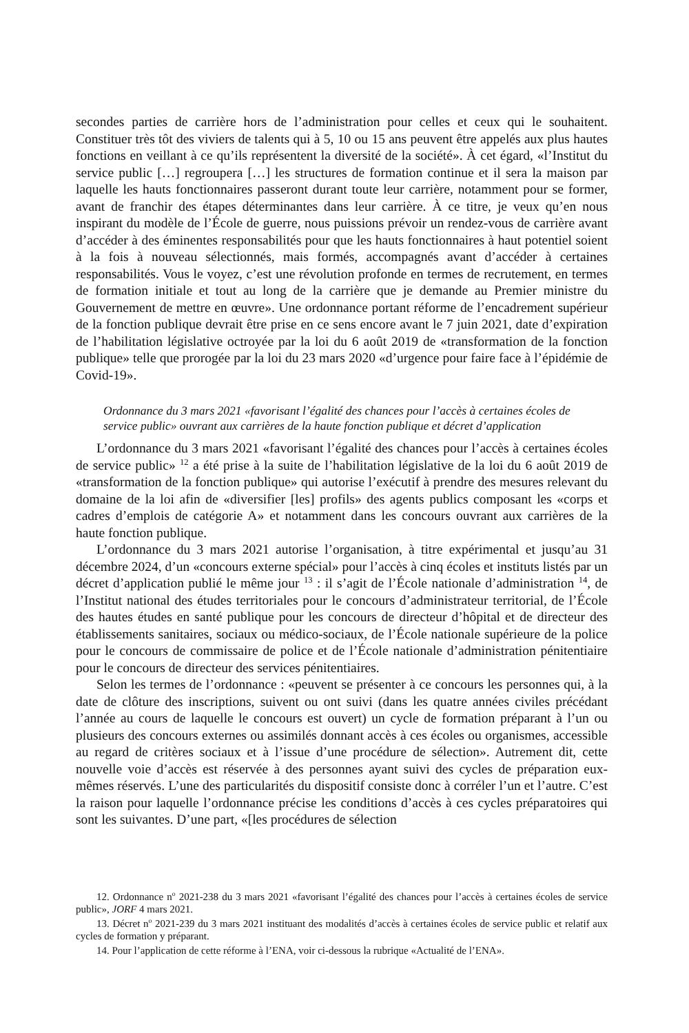secondes parties de carrière hors de l’administration pour celles et ceux qui le souhaitent. Constituer très tôt des viviers de talents qui à 5, 10 ou 15 ans peuvent être appelés aux plus hautes fonctions en veillant à ce qu’ils représentent la diversité de la société». À cet égard, «l’Institut du service public […] regroupera […] les structures de formation continue et il sera la maison par laquelle les hauts fonctionnaires passeront durant toute leur carrière, notamment pour se former, avant de franchir des étapes déterminantes dans leur carrière. À ce titre, je veux qu’en nous inspirant du modèle de l’École de guerre, nous puissions prévoir un rendez-vous de carrière avant d’accéder à des éminentes responsabilités pour que les hauts fonctionnaires à haut potentiel soient à la fois à nouveau sélectionnés, mais formés, accompagnés avant d’accéder à certaines responsabilités. Vous le voyez, c’est une révolution profonde en termes de recrutement, en termes de formation initiale et tout au long de la carrière que je demande au Premier ministre du Gouvernement de mettre en œuvre». Une ordonnance portant réforme de l’encadrement supérieur de la fonction publique devrait être prise en ce sens encore avant le 7 juin 2021, date d’expiration de l’habilitation législative octroyée par la loi du 6 août 2019 de «transformation de la fonction publique» telle que prorogée par la loi du 23 mars 2020 «d’urgence pour faire face à l’épidémie de Covid-19».
Ordonnance du 3 mars 2021 «favorisant l’égalité des chances pour l’accès à certaines écoles de service public» ouvrant aux carrières de la haute fonction publique et décret d’application
L’ordonnance du 3 mars 2021 «favorisant l’égalité des chances pour l’accès à certaines écoles de service public» <sup>12</sup> a été prise à la suite de l’habilitation législative de la loi du 6 août 2019 de «transformation de la fonction publique» qui autorise l’exécutif à prendre des mesures relevant du domaine de la loi afin de «diversifier [les] profils» des agents publics composant les «corps et cadres d’emplois de catégorie A» et notamment dans les concours ouvrant aux carrières de la haute fonction publique.
L’ordonnance du 3 mars 2021 autorise l’organisation, à titre expérimental et jusqu’au 31 décembre 2024, d’un «concours externe spécial» pour l’accès à cinq écoles et instituts listés par un décret d’application publié le même jour <sup>13</sup> : il s’agit de l’École nationale d’administration <sup>14</sup>, de l’Institut national des études territoriales pour le concours d’administrateur territorial, de l’École des hautes études en santé publique pour les concours de directeur d’hôpital et de directeur des établissements sanitaires, sociaux ou médico-sociaux, de l’École nationale supérieure de la police pour le concours de commissaire de police et de l’École nationale d’administration pénitentiaire pour le concours de directeur des services pénitentiaires.
Selon les termes de l’ordonnance : «peuvent se présenter à ce concours les personnes qui, à la date de clôture des inscriptions, suivent ou ont suivi (dans les quatre années civiles précédant l’année au cours de laquelle le concours est ouvert) un cycle de formation préparant à l’un ou plusieurs des concours externes ou assimilés donnant accès à ces écoles ou organismes, accessible au regard de critères sociaux et à l’issue d’une procédure de sélection». Autrement dit, cette nouvelle voie d’accès est réservée à des personnes ayant suivi des cycles de préparation eux-mêmes réservés. L’une des particularités du dispositif consiste donc à corréler l’un et l’autre. C’est la raison pour laquelle l’ordonnance précise les conditions d’accès à ces cycles préparatoires qui sont les suivantes. D’une part, «[les procédures de sélection
12. Ordonnance n<sup>o</sup> 2021-238 du 3 mars 2021 «favorisant l’égalité des chances pour l’accès à certaines écoles de service public», JORF 4 mars 2021.
13. Décret n<sup>o</sup> 2021-239 du 3 mars 2021 instituant des modalités d’accès à certaines écoles de service public et relatif aux cycles de formation y préparant.
14. Pour l’application de cette réforme à l’ENA, voir ci-dessous la rubrique «Actualité de l’ENA».